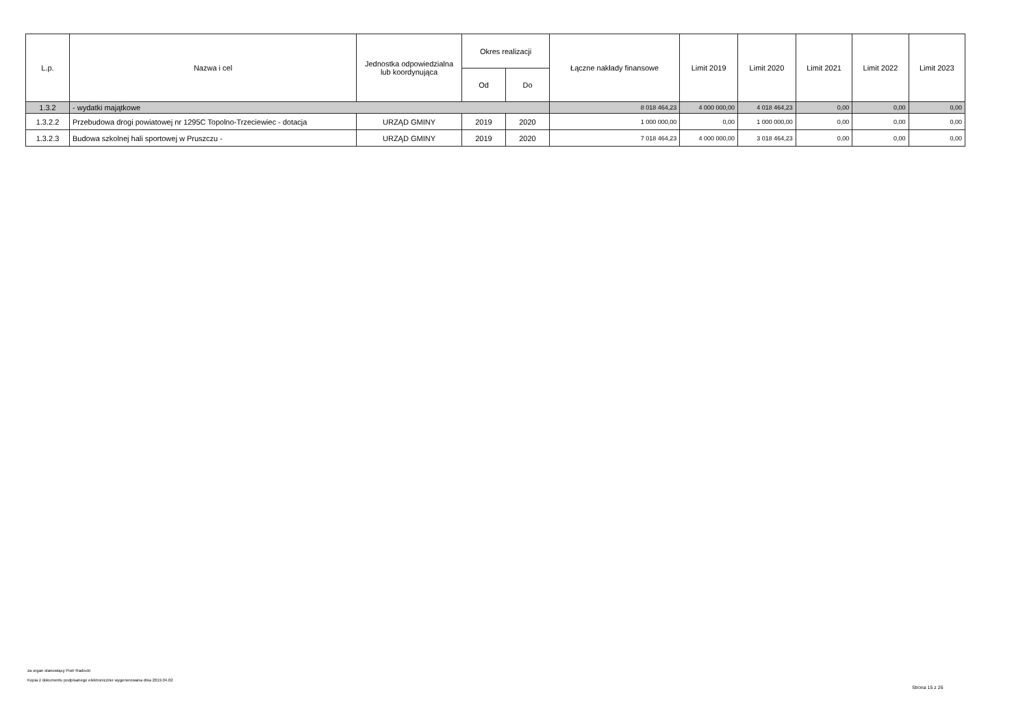| L.p. | Nazwa i cel | Jednostka odpowiedzialna lub koordynująca | Okres realizacji | | Łączne nakłady finansowe | Limit 2019 | Limit 2020 | Limit 2021 | Limit 2022 | Limit 2023 |
| --- | --- | --- | --- | --- | --- | --- | --- | --- | --- | --- |
| | | | Od | Do | | | | | | |
| 1.3.2 | - wydatki majątkowe | | | | 8 018 464,23 | 4 000 000,00 | 4 018 464,23 | 0,00 | 0,00 | 0,00 |
| 1.3.2.2 | Przebudowa drogi powiatowej nr 1295C Topolno-Trzeciewiec - dotacja | URZĄD GMINY | 2019 | 2020 | 1 000 000,00 | 0,00 | 1 000 000,00 | 0,00 | 0,00 | 0,00 |
| 1.3.2.3 | Budowa szkolnej hali sportowej w Pruszczu - | URZĄD GMINY | 2019 | 2020 | 7 018 464,23 | 4 000 000,00 | 3 018 464,23 | 0,00 | 0,00 | 0,00 |
za organ stanowiący Piotr Radecki
Kopia z dokumentu podpisanego elektronicznie wygenerowana dnia 2019.04.02
Strona 15 z 26